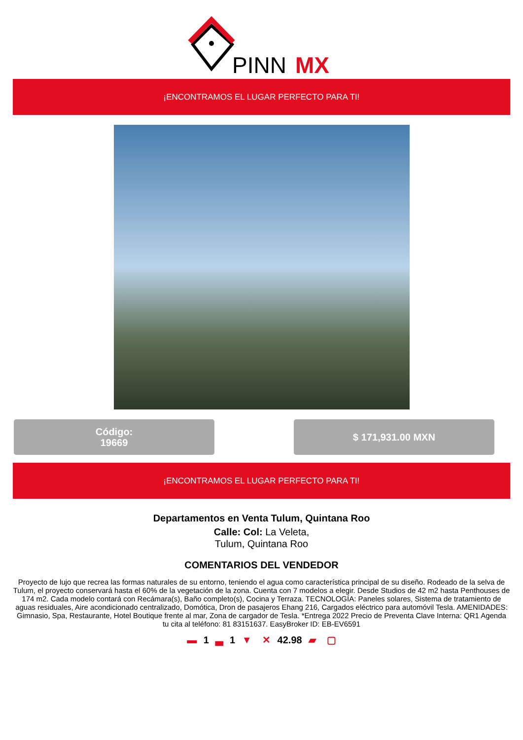PINN
MX
¡ENCONTRAMOS EL LUGAR PERFECTO PARA TI!
Código:
19669
$ 171,931.00 MXN
¡ENCONTRAMOS EL LUGAR PERFECTO PARA TI!
Departamentos en Venta Tulum, Quintana Roo
Calle: Col: La Veleta,
Tulum, Quintana Roo
COMENTARIOS DEL VENDEDOR
Proyecto de lujo que recrea las formas naturales de su entorno, teniendo el agua como característica principal de su diseño. Rodeado de la selva de Tulum, el proyecto conservará hasta el 60% de la vegetación de la zona. Cuenta con 7 modelos a elegir. Desde Studios de 42 m2 hasta Penthouses de 174 m2. Cada modelo contará con Recámara(s), Baño completo(s), Cocina y Terraza. TECNOLOGÍA: Paneles solares, Sistema de tratamiento de aguas residuales, Aire acondicionado centralizado, Domótica, Dron de pasajeros Ehang 216, Cargados eléctrico para automóvil Tesla. AMENIDADES: Gimnasio, Spa, Restaurante, Hotel Boutique frente al mar, Zona de cargador de Tesla. *Entrega 2022 Precio de Preventa Clave Interna: QR1 Agenda tu cita al teléfono: 81 83151637. EasyBroker ID: EB-EV6591
▬ 1 ▃ 1 ▼ ✕ 42.98 ▰ ▢